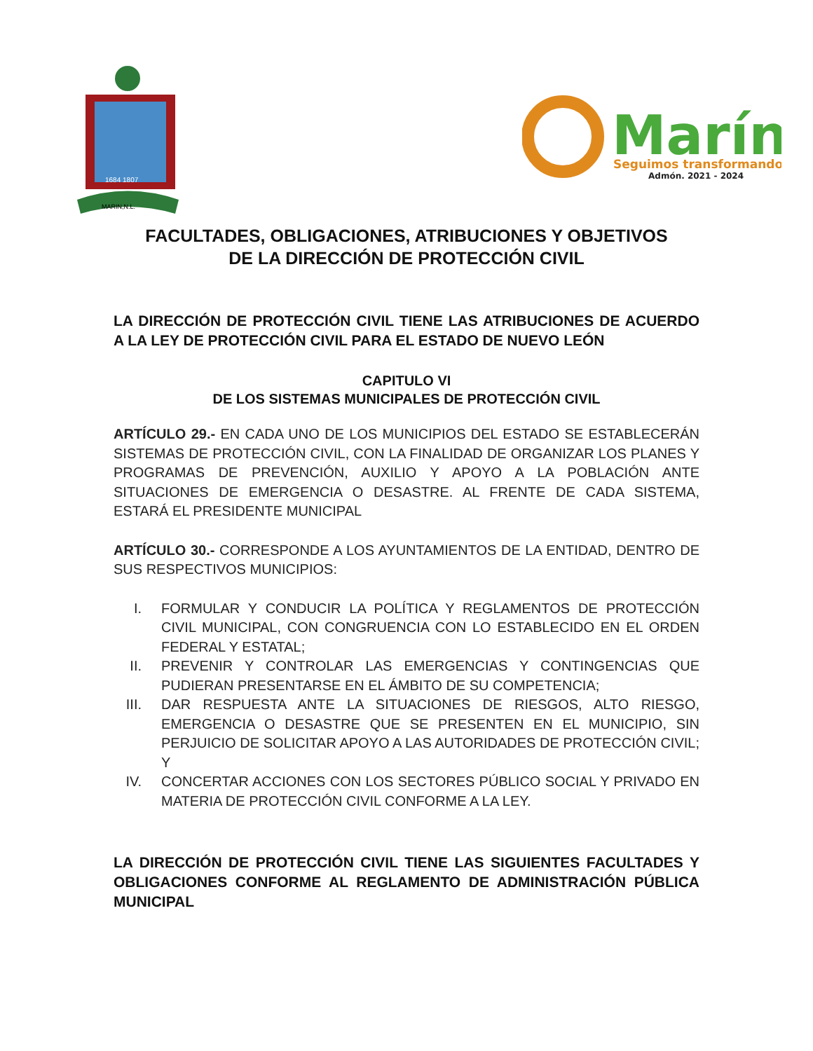1684 1807
MARIN,N.L.
Marín
Seguimos transformando
Admón. 2021 - 2024
FACULTADES, OBLIGACIONES, ATRIBUCIONES Y OBJETIVOS
DE LA DIRECCIÓN DE PROTECCIÓN CIVIL
LA DIRECCIÓN DE PROTECCIÓN CIVIL TIENE LAS ATRIBUCIONES DE ACUERDO A LA LEY DE PROTECCIÓN CIVIL PARA EL ESTADO DE NUEVO LEÓN
CAPITULO VI
DE LOS SISTEMAS MUNICIPALES DE PROTECCIÓN CIVIL
ARTÍCULO 29.- EN CADA UNO DE LOS MUNICIPIOS DEL ESTADO SE ESTABLECERÁN SISTEMAS DE PROTECCIÓN CIVIL, CON LA FINALIDAD DE ORGANIZAR LOS PLANES Y PROGRAMAS DE PREVENCIÓN, AUXILIO Y APOYO A LA POBLACIÓN ANTE SITUACIONES DE EMERGENCIA O DESASTRE. AL FRENTE DE CADA SISTEMA, ESTARÁ EL PRESIDENTE MUNICIPAL
ARTÍCULO 30.- CORRESPONDE A LOS AYUNTAMIENTOS DE LA ENTIDAD, DENTRO DE SUS RESPECTIVOS MUNICIPIOS:
I. FORMULAR Y CONDUCIR LA POLÍTICA Y REGLAMENTOS DE PROTECCIÓN CIVIL MUNICIPAL, CON CONGRUENCIA CON LO ESTABLECIDO EN EL ORDEN FEDERAL Y ESTATAL;
II. PREVENIR Y CONTROLAR LAS EMERGENCIAS Y CONTINGENCIAS QUE PUDIERAN PRESENTARSE EN EL ÁMBITO DE SU COMPETENCIA;
III. DAR RESPUESTA ANTE LA SITUACIONES DE RIESGOS, ALTO RIESGO, EMERGENCIA O DESASTRE QUE SE PRESENTEN EN EL MUNICIPIO, SIN PERJUICIO DE SOLICITAR APOYO A LAS AUTORIDADES DE PROTECCIÓN CIVIL; Y
IV. CONCERTAR ACCIONES CON LOS SECTORES PÚBLICO SOCIAL Y PRIVADO EN MATERIA DE PROTECCIÓN CIVIL CONFORME A LA LEY.
LA DIRECCIÓN DE PROTECCIÓN CIVIL TIENE LAS SIGUIENTES FACULTADES Y OBLIGACIONES CONFORME AL REGLAMENTO DE ADMINISTRACIÓN PÚBLICA MUNICIPAL